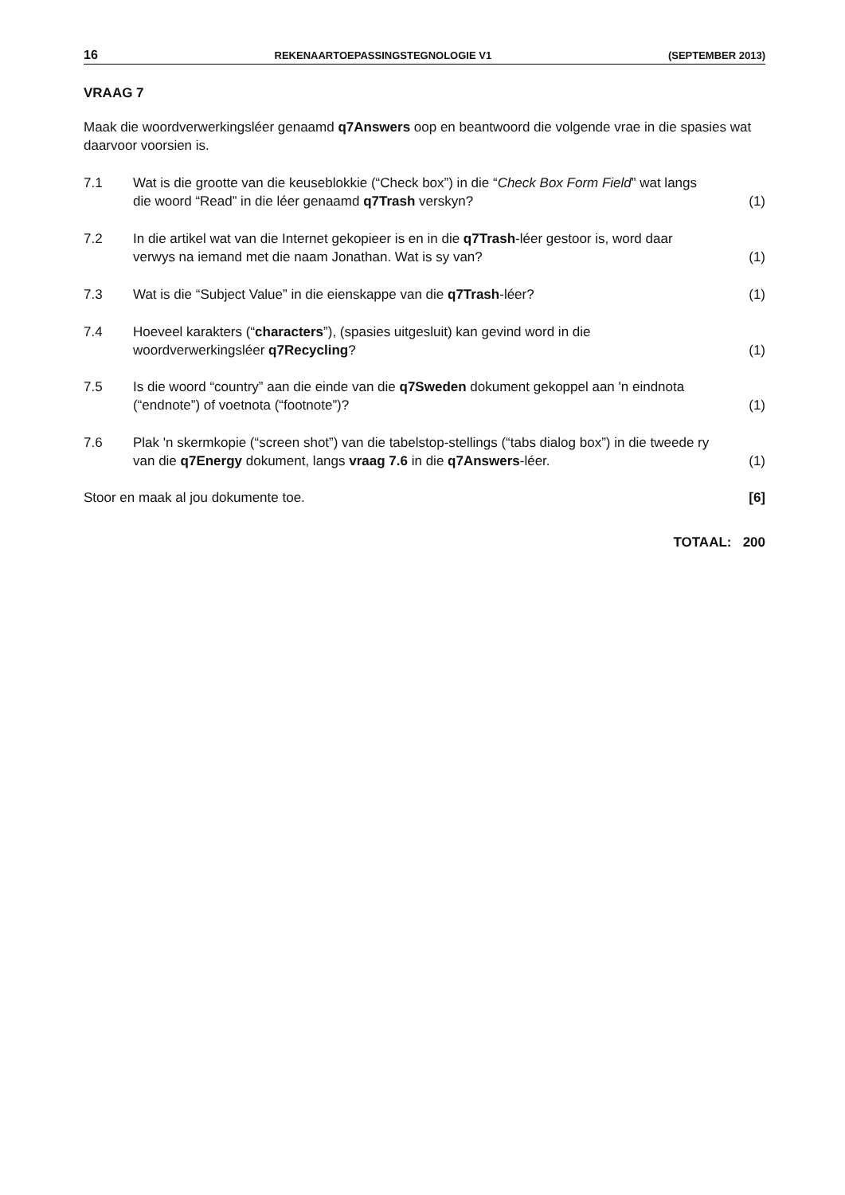16 REKENAARTOEPASSINGSTEGNOLOGIE V1 (SEPTEMBER 2013)
VRAAG 7
Maak die woordverwerkingsléer genaamd q7Answers oop en beantwoord die volgende vrae in die spasies wat daarvoor voorsien is.
7.1 Wat is die grootte van die keuseblokkie (“Check box”) in die “Check Box Form Field” wat langs die woord “Read” in die léer genaamd q7Trash verskyn? (1)
7.2 In die artikel wat van die Internet gekopieer is en in die q7Trash-léer gestoor is, word daar verwys na iemand met die naam Jonathan. Wat is sy van? (1)
7.3 Wat is die “Subject Value” in die eienskappe van die q7Trash-léer? (1)
7.4 Hoeveel karakters (“characters”), (spasies uitgesluit) kan gevind word in die woordverwerkingsléer q7Recycling? (1)
7.5 Is die woord “country” aan die einde van die q7Sweden dokument gekoppel aan 'n eindnota (“endnote”) of voetnota (“footnote”)? (1)
7.6 Plak 'n skermkopie (“screen shot”) van die tabelstop-stellings (“tabs dialog box”) in die tweede ry van die q7Energy dokument, langs vraag 7.6 in die q7Answers-léer. (1)
Stoor en maak al jou dokumente toe. [6]
TOTAAL: 200